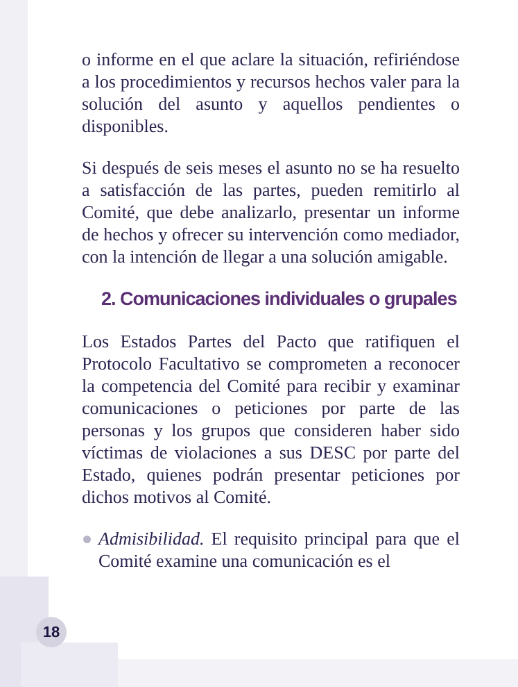o informe en el que aclare la situación, refiriéndose a los procedimientos y recursos hechos valer para la solución del asunto y aquellos pendientes o disponibles.
Si después de seis meses el asunto no se ha resuelto a satisfacción de las partes, pueden remitirlo al Comité, que debe analizarlo, presentar un informe de hechos y ofrecer su intervención como mediador, con la intención de llegar a una solución amigable.
2. Comunicaciones individuales o grupales
Los Estados Partes del Pacto que ratifiquen el Protocolo Facultativo se comprometen a reconocer la competencia del Comité para recibir y examinar comunicaciones o peticiones por parte de las personas y los grupos que consideren haber sido víctimas de violaciones a sus DESC por parte del Estado, quienes podrán presentar peticiones por dichos motivos al Comité.
Admisibilidad. El requisito principal para que el Comité examine una comunicación es el
18